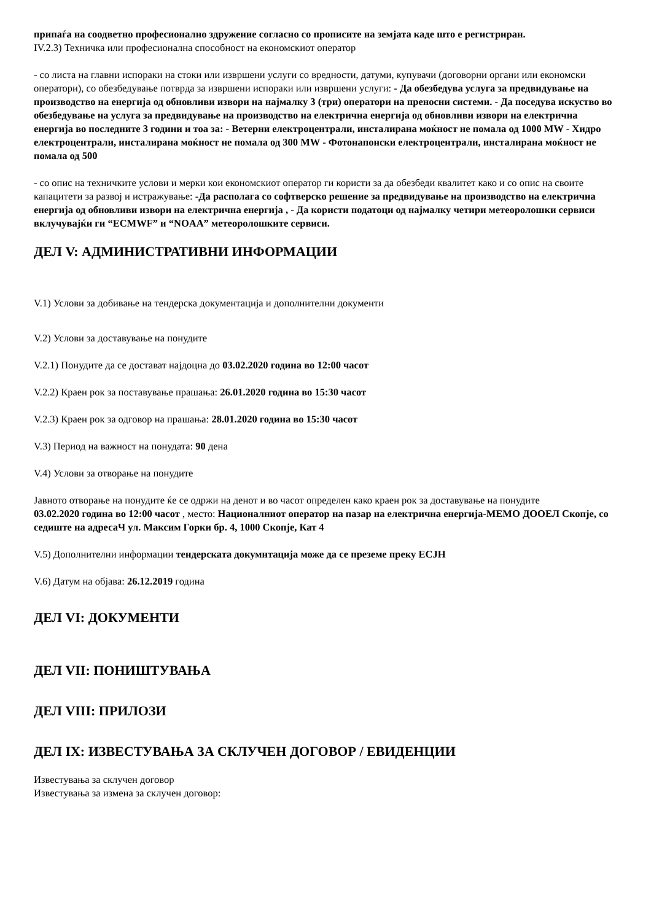припаѓа на соодветно професионално здружение согласно со прописите на земјата каде што е регистриран.
IV.2.3) Техничка или професионална способност на економскиот оператор
- со листа на главни испораки на стоки или извршени услуги со вредности, датуми, купувачи (договорни органи или економски оператори), со обезбедување потврда за извршени испораки или извршени услуги: - Да обезбедува услуга за предвидување на производство на енергија од обновливи извори на најмалку 3 (три) оператори на преносни системи. - Да поседува искуство во обезбедување на услуга за предвидување на производство на електрична енергија од обновливи извори на електрична енергија во последните 3 години и тоа за: - Ветерни електроцентрали, инсталирана моќност не помала од 1000 MW - Хидро електроцентрали, инсталирана моќност не помала од 300 MW - Фотонапонски електроцентрали, инсталирана моќност не помала од 500
- со опис на техничките услови и мерки кои економскиот оператор ги користи за да обезбеди квалитет како и со опис на своите капацитети за развој и истражување: -Да располага со софтверско решение за предвидување на производство на електрична енергија од обновливи извори на електрична енергија , - Да користи податоци од најмалку четири метеоролошки сервиси вклучувајќи ги “ECMWF” и “NOAA” метеоролошките сервиси.
ДЕЛ V: АДМИНИСТРАТИВНИ ИНФОРМАЦИИ
V.1) Услови за добивање на тендерска документација и дополнителни документи
V.2) Услови за доставување на понудите
V.2.1) Понудите да се достават најдоцна до 03.02.2020 година во 12:00 часот
V.2.2) Краен рок за поставување прашања: 26.01.2020 година во 15:30 часот
V.2.3) Краен рок за одговор на прашања: 28.01.2020 година во 15:30 часот
V.3) Период на важност на понудата: 90 дена
V.4) Услови за отворање на понудите
Јавното отворање на понудите ќе се одржи на денот и во часот определен како краен рок за доставување на понудите
03.02.2020 година во 12:00 часот , место: Националниот оператор на пазар на електрична енергија-МЕМО ДООЕЛ Скопје, со седиште на адресаЧ ул. Максим Горки бр. 4, 1000 Скопје, Кат 4
V.5) Дополнителни информации тендерската докумнтација може да се преземе преку ЕСЈН
V.6) Датум на објава: 26.12.2019 година
ДЕЛ VI: ДОКУМЕНТИ
ДЕЛ VII: ПОНИШТУВАЊА
ДЕЛ VIII: ПРИЛОЗИ
ДЕЛ IX: ИЗВЕСТУВАЊА ЗА СКЛУЧЕН ДОГОВОР / ЕВИДЕНЦИИ
Известувања за склучен договор
Известувања за измена за склучен договор: